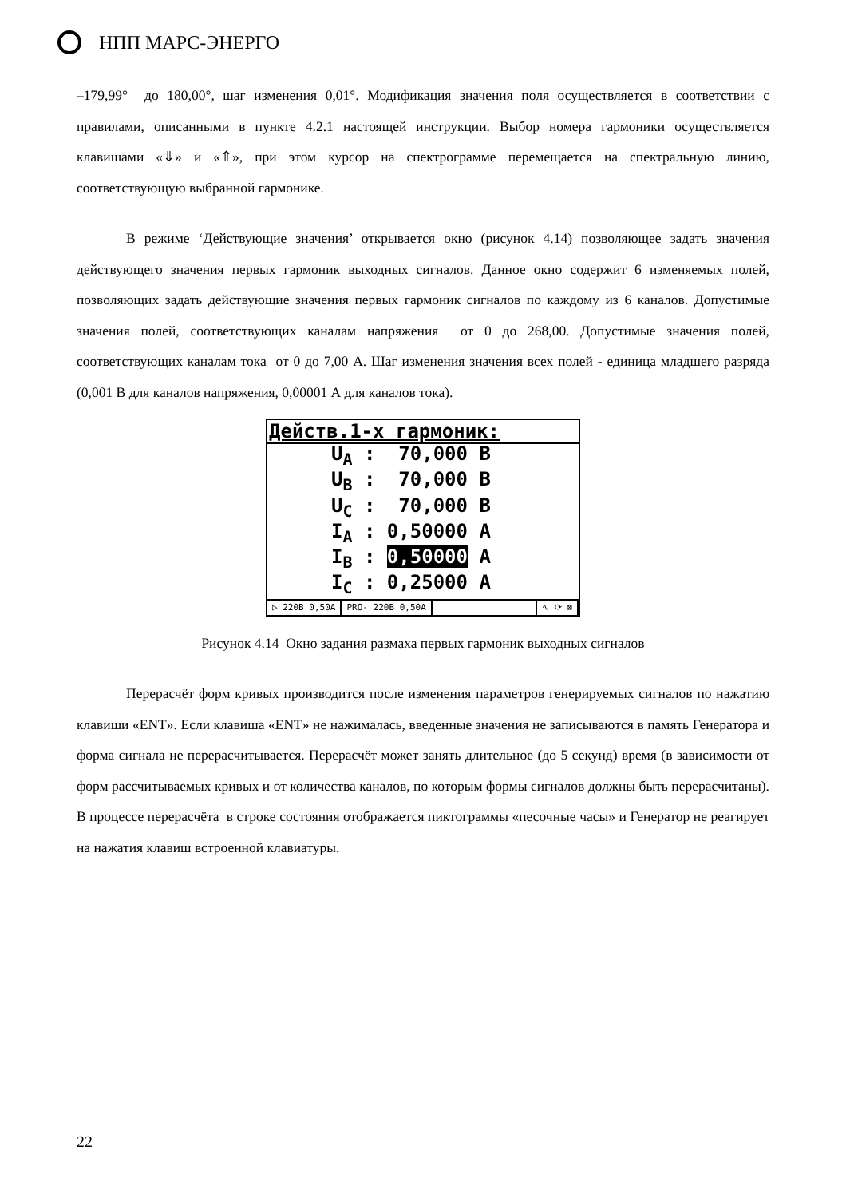НПП МАРС-ЭНЕРГО
–179,99° до 180,00°, шаг изменения 0,01°. Модификация значения поля осуществляется в соответствии с правилами, описанными в пункте 4.2.1 настоящей инструкции. Выбор номера гармоники осуществляется клавишами «⇓» и «⇑», при этом курсор на спектрограмме перемещается на спектральную линию, соответствующую выбранной гармонике.
В режиме ‘Действующие значения’ открывается окно (рисунок 4.14) позволяющее задать значения действующего значения первых гармоник выходных сигналов. Данное окно содержит 6 изменяемых полей, позволяющих задать действующие значения первых гармоник сигналов по каждому из 6 каналов. Допустимые значения полей, соответствующих каналам напряжения от 0 до 268,00. Допустимые значения полей, соответствующих каналам тока от 0 до 7,00 А. Шаг изменения значения всех полей - единица младшего разряда (0,001 В для каналов напряжения, 0,00001 А для каналов тока).
Действ.1-х гармоник:
U<sub>A</sub> : 70,000 В
U<sub>B</sub> : 70,000 В
U<sub>C</sub> : 70,000 В
I<sub>A</sub> : 0,50000 А
I<sub>B</sub> : 0,50000 А
I<sub>C</sub> : 0,25000 А
▷ 220В 0,50А PRO- 220В 0,50А ∿ ⟳ ⊠
Рисунок 4.14 Окно задания размаха первых гармоник выходных сигналов
Перерасчёт форм кривых производится после изменения параметров генерируемых сигналов по нажатию клавиши «ENT». Если клавиша «ENT» не нажималась, введенные значения не записываются в память Генератора и форма сигнала не перерасчитывается. Перерасчёт может занять длительное (до 5 секунд) время (в зависимости от форм рассчитываемых кривых и от количества каналов, по которым формы сигналов должны быть перерасчитаны). В процессе перерасчёта в строке состояния отображается пиктограммы «песочные часы» и Генератор не реагирует на нажатия клавиш встроенной клавиатуры.
22